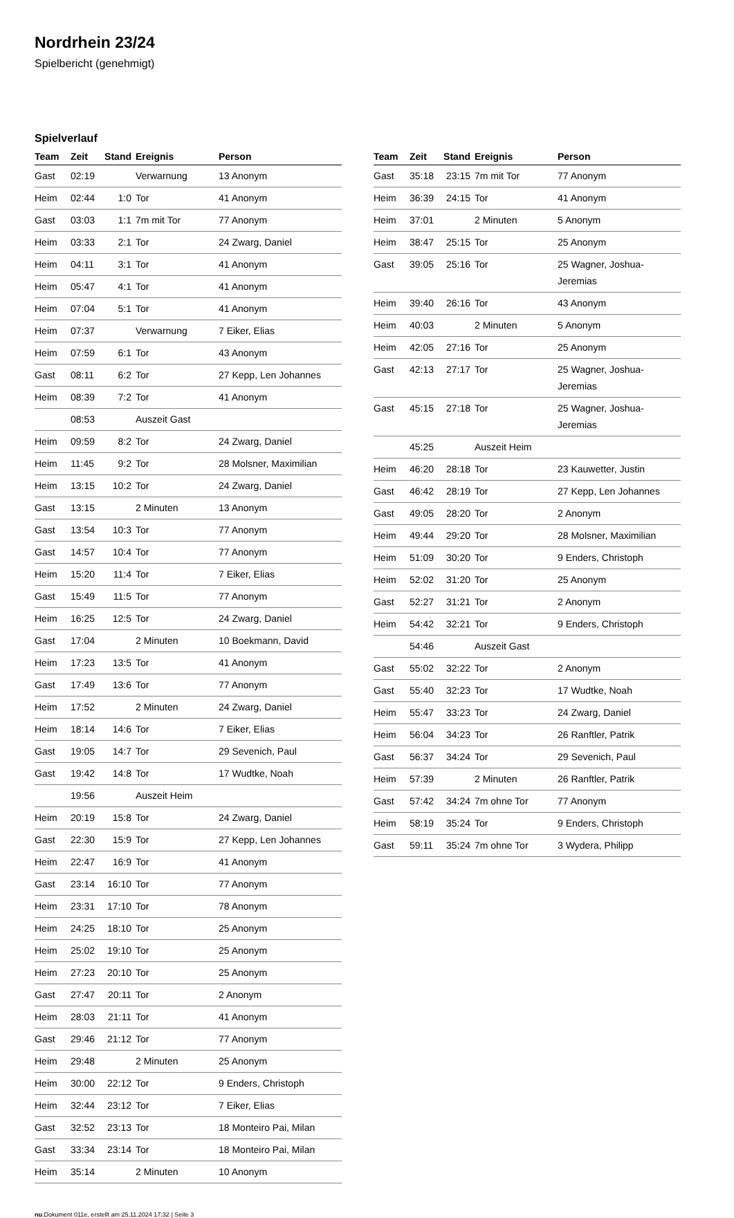Nordrhein 23/24
Spielbericht (genehmigt)
Spielverlauf
| Team | Zeit | Stand | Ereignis | Person |
| --- | --- | --- | --- | --- |
| Gast | 02:19 | | Verwarnung | 13 Anonym |
| Heim | 02:44 | 1:0 | Tor | 41 Anonym |
| Gast | 03:03 | 1:1 | 7m mit Tor | 77 Anonym |
| Heim | 03:33 | 2:1 | Tor | 24 Zwarg, Daniel |
| Heim | 04:11 | 3:1 | Tor | 41 Anonym |
| Heim | 05:47 | 4:1 | Tor | 41 Anonym |
| Heim | 07:04 | 5:1 | Tor | 41 Anonym |
| Heim | 07:37 | | Verwarnung | 7 Eiker, Elias |
| Heim | 07:59 | 6:1 | Tor | 43 Anonym |
| Gast | 08:11 | 6:2 | Tor | 27 Kepp, Len Johannes |
| Heim | 08:39 | 7:2 | Tor | 41 Anonym |
| | 08:53 | | Auszeit Gast | |
| Heim | 09:59 | 8:2 | Tor | 24 Zwarg, Daniel |
| Heim | 11:45 | 9:2 | Tor | 28 Molsner, Maximilian |
| Heim | 13:15 | 10:2 | Tor | 24 Zwarg, Daniel |
| Gast | 13:15 | | 2 Minuten | 13 Anonym |
| Gast | 13:54 | 10:3 | Tor | 77 Anonym |
| Gast | 14:57 | 10:4 | Tor | 77 Anonym |
| Heim | 15:20 | 11:4 | Tor | 7 Eiker, Elias |
| Gast | 15:49 | 11:5 | Tor | 77 Anonym |
| Heim | 16:25 | 12:5 | Tor | 24 Zwarg, Daniel |
| Gast | 17:04 | | 2 Minuten | 10 Boekmann, David |
| Heim | 17:23 | 13:5 | Tor | 41 Anonym |
| Gast | 17:49 | 13:6 | Tor | 77 Anonym |
| Heim | 17:52 | | 2 Minuten | 24 Zwarg, Daniel |
| Heim | 18:14 | 14:6 | Tor | 7 Eiker, Elias |
| Gast | 19:05 | 14:7 | Tor | 29 Sevenich, Paul |
| Gast | 19:42 | 14:8 | Tor | 17 Wudtke, Noah |
| | 19:56 | | Auszeit Heim | |
| Heim | 20:19 | 15:8 | Tor | 24 Zwarg, Daniel |
| Gast | 22:30 | 15:9 | Tor | 27 Kepp, Len Johannes |
| Heim | 22:47 | 16:9 | Tor | 41 Anonym |
| Gast | 23:14 | 16:10 | Tor | 77 Anonym |
| Heim | 23:31 | 17:10 | Tor | 78 Anonym |
| Heim | 24:25 | 18:10 | Tor | 25 Anonym |
| Heim | 25:02 | 19:10 | Tor | 25 Anonym |
| Heim | 27:23 | 20:10 | Tor | 25 Anonym |
| Gast | 27:47 | 20:11 | Tor | 2 Anonym |
| Heim | 28:03 | 21:11 | Tor | 41 Anonym |
| Gast | 29:46 | 21:12 | Tor | 77 Anonym |
| Heim | 29:48 | | 2 Minuten | 25 Anonym |
| Heim | 30:00 | 22:12 | Tor | 9 Enders, Christoph |
| Heim | 32:44 | 23:12 | Tor | 7 Eiker, Elias |
| Gast | 32:52 | 23:13 | Tor | 18 Monteiro Pai, Milan |
| Gast | 33:34 | 23:14 | Tor | 18 Monteiro Pai, Milan |
| Heim | 35:14 | | 2 Minuten | 10 Anonym |
| Team | Zeit | Stand | Ereignis | Person |
| --- | --- | --- | --- | --- |
| Gast | 35:18 | 23:15 | 7m mit Tor | 77 Anonym |
| Heim | 36:39 | 24:15 | Tor | 41 Anonym |
| Heim | 37:01 | | 2 Minuten | 5 Anonym |
| Heim | 38:47 | 25:15 | Tor | 25 Anonym |
| Gast | 39:05 | 25:16 | Tor | 25 Wagner, Joshua-Jeremias |
| Heim | 39:40 | 26:16 | Tor | 43 Anonym |
| Heim | 40:03 | | 2 Minuten | 5 Anonym |
| Heim | 42:05 | 27:16 | Tor | 25 Anonym |
| Gast | 42:13 | 27:17 | Tor | 25 Wagner, Joshua-Jeremias |
| Gast | 45:15 | 27:18 | Tor | 25 Wagner, Joshua-Jeremias |
| | 45:25 | | Auszeit Heim | |
| Heim | 46:20 | 28:18 | Tor | 23 Kauwetter, Justin |
| Gast | 46:42 | 28:19 | Tor | 27 Kepp, Len Johannes |
| Gast | 49:05 | 28:20 | Tor | 2 Anonym |
| Heim | 49:44 | 29:20 | Tor | 28 Molsner, Maximilian |
| Heim | 51:09 | 30:20 | Tor | 9 Enders, Christoph |
| Heim | 52:02 | 31:20 | Tor | 25 Anonym |
| Gast | 52:27 | 31:21 | Tor | 2 Anonym |
| Heim | 54:42 | 32:21 | Tor | 9 Enders, Christoph |
| | 54:46 | | Auszeit Gast | |
| Gast | 55:02 | 32:22 | Tor | 2 Anonym |
| Gast | 55:40 | 32:23 | Tor | 17 Wudtke, Noah |
| Heim | 55:47 | 33:23 | Tor | 24 Zwarg, Daniel |
| Heim | 56:04 | 34:23 | Tor | 26 Ranftler, Patrik |
| Gast | 56:37 | 34:24 | Tor | 29 Sevenich, Paul |
| Heim | 57:39 | | 2 Minuten | 26 Ranftler, Patrik |
| Gast | 57:42 | 34:24 | 7m ohne Tor | 77 Anonym |
| Heim | 58:19 | 35:24 | Tor | 9 Enders, Christoph |
| Gast | 59:11 | 35:24 | 7m ohne Tor | 3 Wydera, Philipp |
nu.Dokument 011e, erstellt am 25.11.2024 17:32 | Seite 3